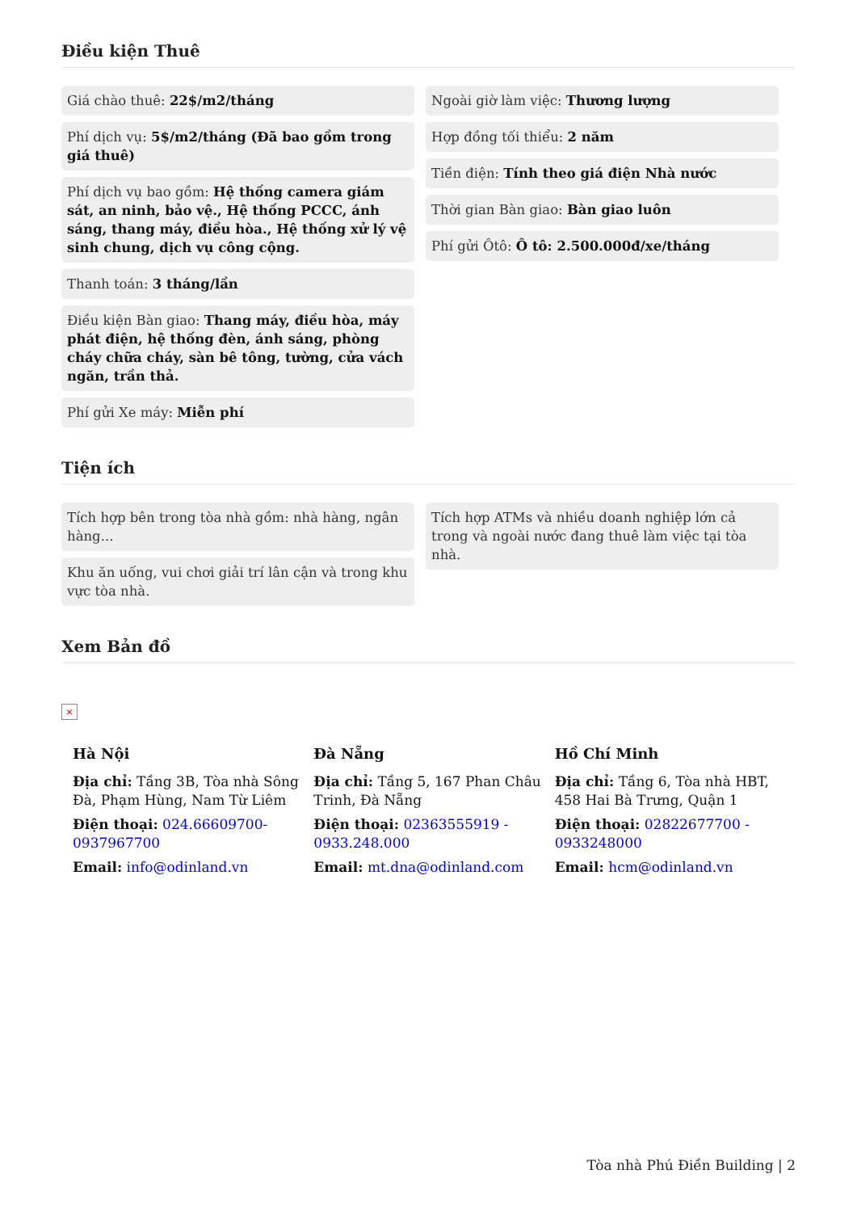Điều kiện Thuê
Giá chào thuê: 22$/m2/tháng
Phí dịch vụ: 5$/m2/tháng (Đã bao gồm trong giá thuê)
Phí dịch vụ bao gồm: Hệ thống camera giám sát, an ninh, bảo vệ., Hệ thống PCCC, ánh sáng, thang máy, điều hòa., Hệ thống xử lý vệ sinh chung, dịch vụ công cộng.
Thanh toán: 3 tháng/lần
Điều kiện Bàn giao: Thang máy, điều hòa, máy phát điện, hệ thống đèn, ánh sáng, phòng cháy chữa cháy, sàn bê tông, tường, cửa vách ngăn, trần thả.
Phí gửi Xe máy: Miễn phí
Ngoài giờ làm việc: Thương lượng
Hợp đồng tối thiểu: 2 năm
Tiền điện: Tính theo giá điện Nhà nước
Thời gian Bàn giao: Bàn giao luôn
Phí gửi Ôtô: Ô tô: 2.500.000đ/xe/tháng
Tiện ích
Tích hợp bên trong tòa nhà gồm: nhà hàng, ngân hàng...
Khu ăn uống, vui chơi giải trí lân cận và trong khu vực tòa nhà.
Tích hợp ATMs và nhiều doanh nghiệp lớn cả trong và ngoài nước đang thuê làm việc tại tòa nhà.
Xem Bản đồ
×
Hà Nội
Địa chỉ: Tầng 3B, Tòa nhà Sông Đà, Phạm Hùng, Nam Từ Liêm
Điện thoại: 024.66609700-0937967700
Email: info@odinland.vn
Đà Nẵng
Địa chỉ: Tầng 5, 167 Phan Châu Trinh, Đà Nẵng
Điện thoại: 02363555919 - 0933.248.000
Email: mt.dna@odinland.com
Hồ Chí Minh
Địa chỉ: Tầng 6, Tòa nhà HBT, 458 Hai Bà Trưng, Quận 1
Điện thoại: 02822677700 - 0933248000
Email: hcm@odinland.vn
Tòa nhà Phú Điền Building | 2